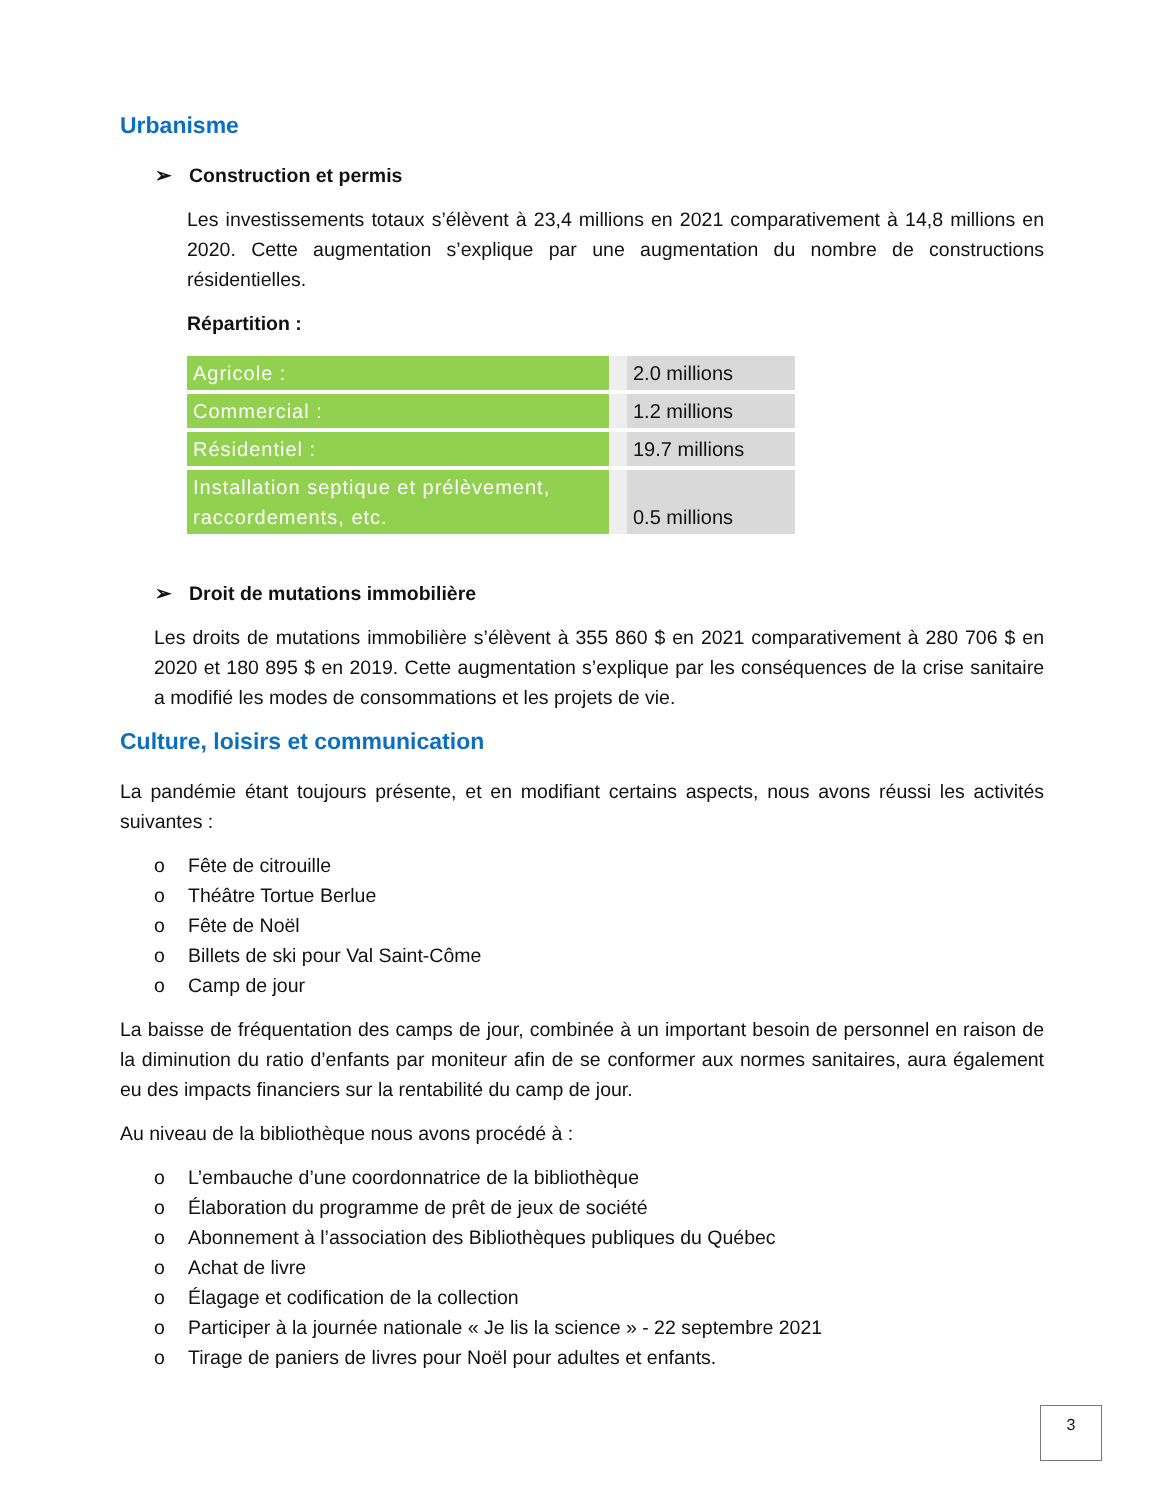Urbanisme
➢ Construction et permis
Les investissements totaux s’élèvent à 23,4 millions en 2021 comparativement à 14,8 millions en 2020. Cette augmentation s’explique par une augmentation du nombre de constructions résidentielles.
Répartition :
| Agricole : | | 2.0 millions |
| Commercial : | | 1.2 millions |
| Résidentiel : | | 19.7 millions |
| Installation septique et prélèvement, raccordements, etc. | | 0.5 millions |
➢ Droit de mutations immobilière
Les droits de mutations immobilière s’élèvent à 355 860 $ en 2021 comparativement à 280 706 $ en 2020 et 180 895 $ en 2019. Cette augmentation s’explique par les conséquences de la crise sanitaire a modifié les modes de consommations et les projets de vie.
Culture, loisirs et communication
La pandémie étant toujours présente, et en modifiant certains aspects, nous avons réussi les activités suivantes :
o Fête de citrouille
o Théâtre Tortue Berlue
o Fête de Noël
o Billets de ski pour Val Saint-Côme
o Camp de jour
La baisse de fréquentation des camps de jour, combinée à un important besoin de personnel en raison de la diminution du ratio d’enfants par moniteur afin de se conformer aux normes sanitaires, aura également eu des impacts financiers sur la rentabilité du camp de jour.
Au niveau de la bibliothèque nous avons procédé à :
o L’embauche d’une coordonnatrice de la bibliothèque
o Élaboration du programme de prêt de jeux de société
o Abonnement à l’association des Bibliothèques publiques du Québec
o Achat de livre
o Élagage et codification de la collection
o Participer à la journée nationale « Je lis la science » - 22 septembre 2021
o Tirage de paniers de livres pour Noël pour adultes et enfants.
3